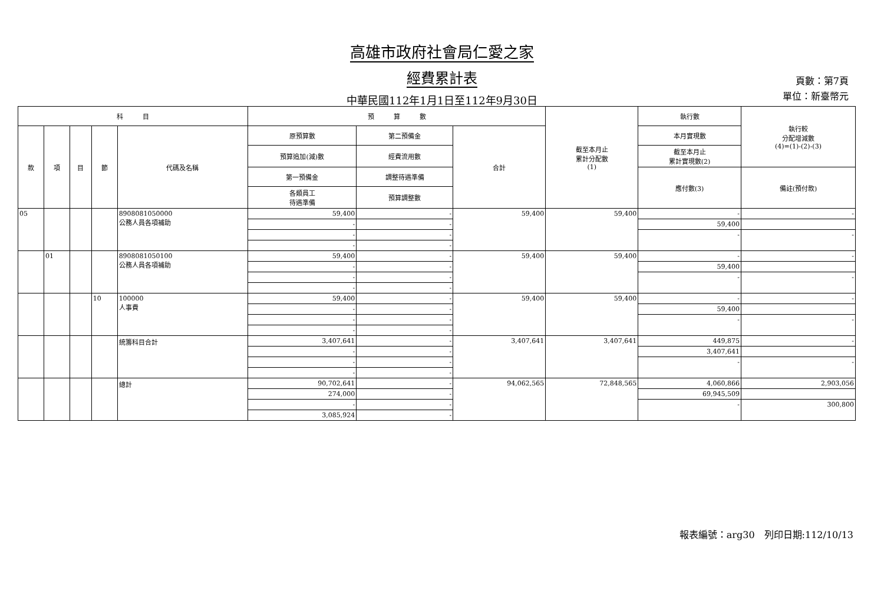高雄市政府社會局仁愛之家
經費累計表
中華民國112年1月1日至112年9月30日
頁數：第7頁
單位：新臺幣元
| 科 目 | | | | | 預 算 數 | | | 截至本月止 累計分配數 (1) | 執行數 | 執行較 分配增減數 (4)=(1)-(2)-(3) |
| --- | --- | --- | --- | --- | --- | --- | --- | --- | --- | --- |
| 款 | 項 | 目 | 節 | 代碼及名稱 | 原預算數 | 第二預備金 | 合計 | | 本月實現數 | |
| | | | | | 預算追加(減)數 | 經費流用數 | | | 截至本月止 累計實現數(2) | |
| | | | | | 第一預備金 | 調整待遇準備 | | | 應付數(3) | 備註(預付款) |
| | | | | | 各類員工 待遇準備 | 預算調整數 | | | | |
| 05 | | | | 8908081050000 公務人員各項補助 | 59,400 | - | 59,400 | 59,400 | - | - |
| | | | | | - | - | | | 59,400 | |
| | | | | | - | - | | | - | - |
| | | | | | - | - | | | | |
| | 01 | | | 8908081050100 公務人員各項補助 | 59,400 | - | 59,400 | 59,400 | - | - |
| | | | | | - | - | | | 59,400 | |
| | | | | | - | - | | | - | - |
| | | | | | - | - | | | | |
| | | | 10 | 100000 人事費 | 59,400 | - | 59,400 | 59,400 | - | - |
| | | | | | - | - | | | 59,400 | |
| | | | | | - | - | | | - | - |
| | | | | | - | - | | | | |
| | | | | 統籌科目合計 | 3,407,641 | - | 3,407,641 | 3,407,641 | 449,875 | - |
| | | | | | - | - | | | 3,407,641 | |
| | | | | | - | - | | | - | - |
| | | | | | - | - | | | | |
| | | | | 總計 | 90,702,641 | - | 94,062,565 | 72,848,565 | 4,060,866 | 2,903,056 |
| | | | | | 274,000 | - | | | 69,945,509 | |
| | | | | | - | - | | | - | 300,800 |
| | | | | | 3,085,924 | - | | | | |
報表編號：arg30　列印日期:112/10/13